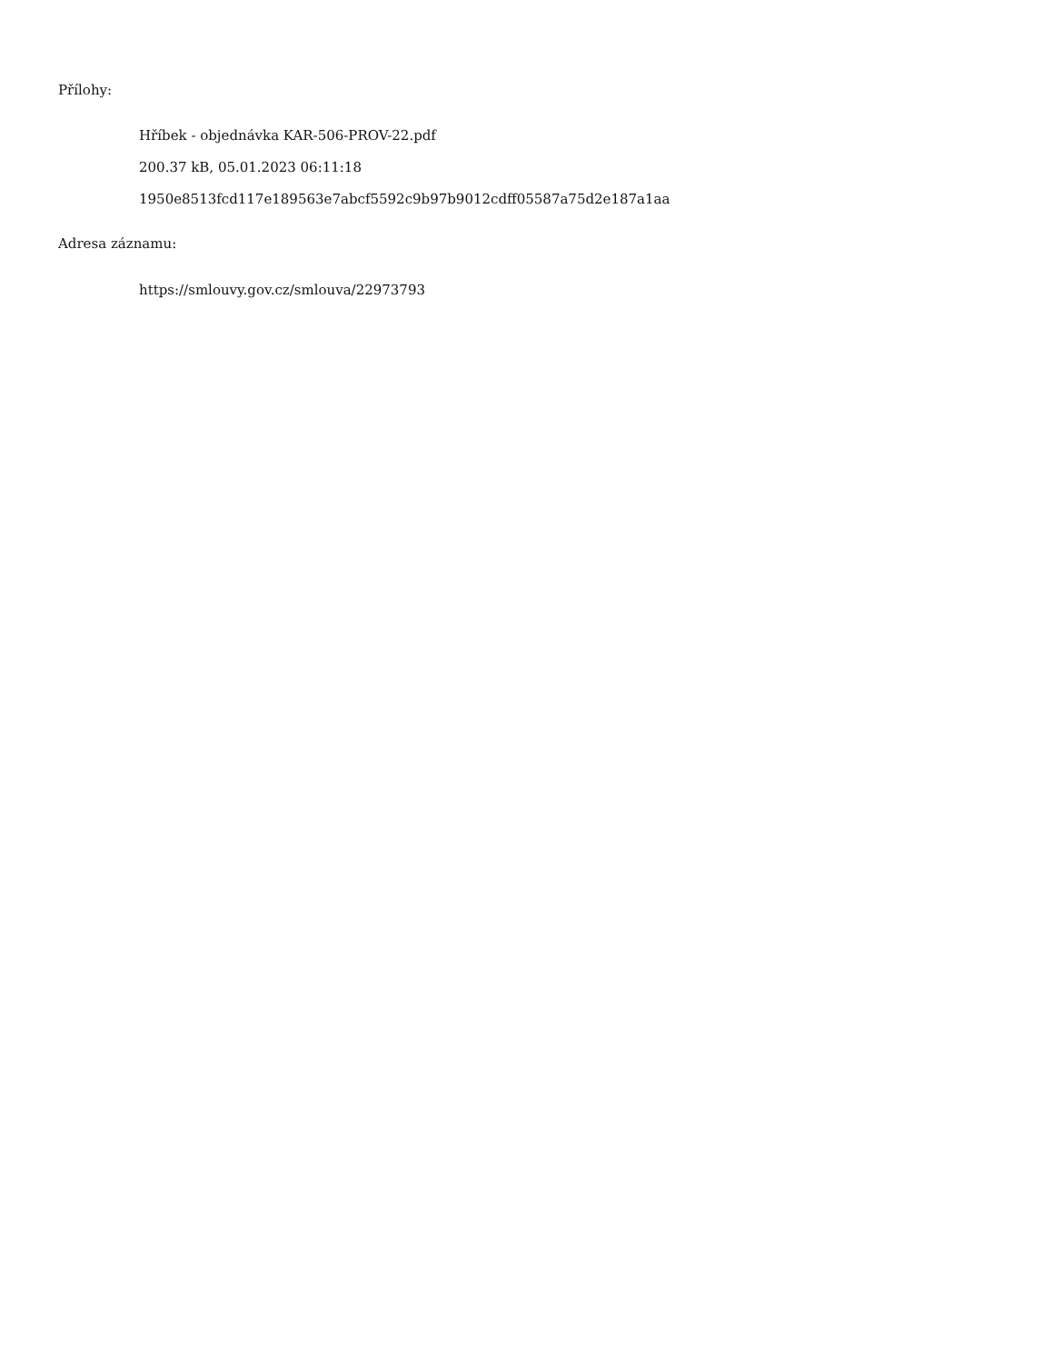Přílohy:
Hříbek - objednávka KAR-506-PROV-22.pdf
200.37 kB, 05.01.2023 06:11:18
1950e8513fcd117e189563e7abcf5592c9b97b9012cdff05587a75d2e187a1aa
Adresa záznamu:
https://smlouvy.gov.cz/smlouva/22973793